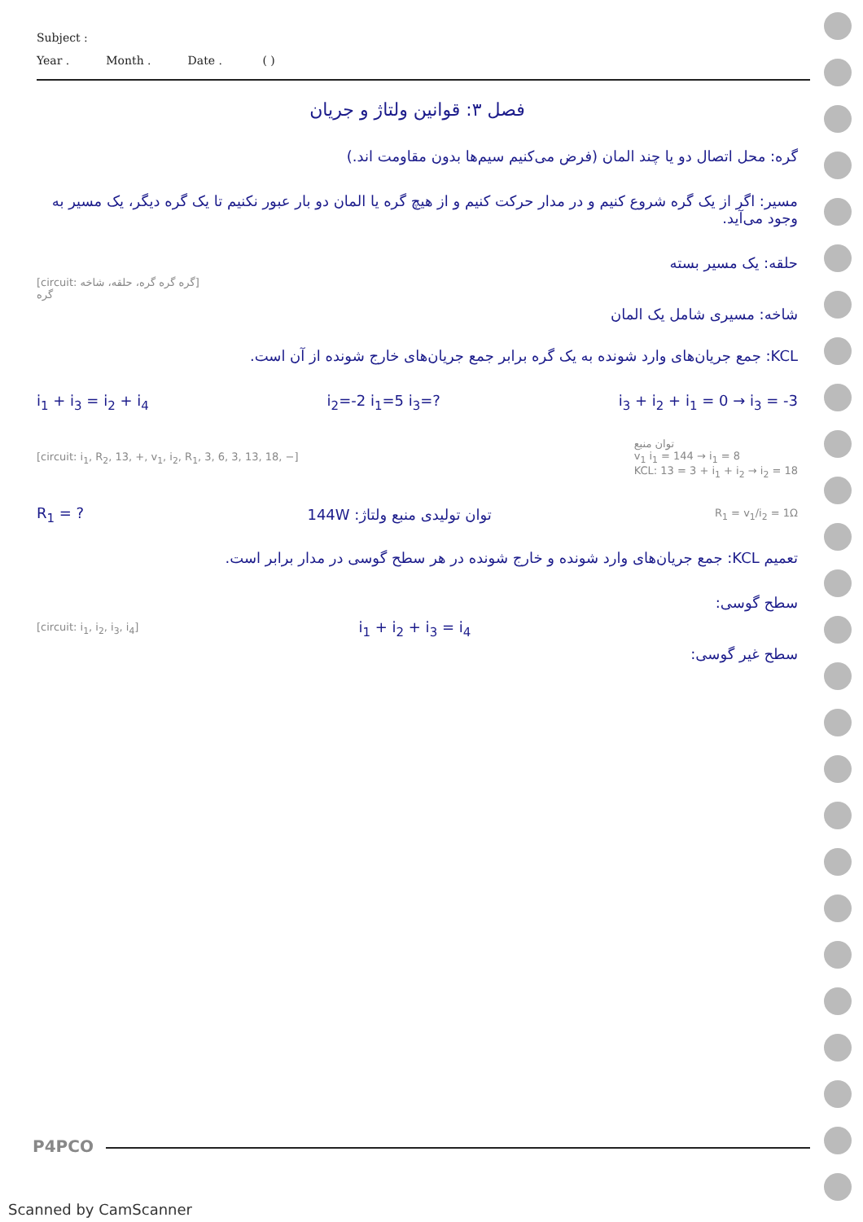Subject :
Year . Month . Date . ( )
فصل ۳: قوانین ولتاژ و جریان
گره: محل اتصال دو یا چند المان (فرض می‌کنیم سیم‌ها بدون مقاومت اند.)
مسیر: اگر از یک گره شروع کنیم و در مدار حرکت کنیم و از هیچ گره یا المان دو بار عبور نکنیم تا یک گره دیگر، یک مسیر به وجود می‌آید.
[circuit: گره گره گره، حلقه، شاخه]
گره
حلقه: یک مسیر بسته
شاخه: مسیری شامل یک المان
KCL: جمع جریان‌های وارد شونده به یک گره برابر جمع جریان‌های خارج شونده از آن است.
i<sub>1</sub> + i<sub>3</sub> = i<sub>2</sub> + i<sub>4</sub> i<sub>2</sub>=-2 i<sub>1</sub>=5 i<sub>3</sub>=? i<sub>3</sub> + i<sub>2</sub> + i<sub>1</sub> = 0 → i<sub>3</sub> = -3
[circuit: i<sub>1</sub>, R<sub>2</sub>, 13, +, v<sub>1</sub>, i<sub>2</sub>, R<sub>1</sub>, 3, 6, 3, 13, 18, −]
توان منبع
v<sub>1</sub> i<sub>1</sub> = 144 → i<sub>1</sub> = 8
KCL: 13 = 3 + i<sub>1</sub> + i<sub>2</sub> → i<sub>2</sub> = 18
R<sub>1</sub> = ? توان تولیدی منبع ولتاژ: 144W R<sub>1</sub> = v<sub>1</sub>/i<sub>2</sub> = 1Ω
تعمیم KCL: جمع جریان‌های وارد شونده و خارج شونده در هر سطح گوسی در مدار برابر است.
[circuit: i<sub>1</sub>, i<sub>2</sub>, i<sub>3</sub>, i<sub>4</sub>]
i<sub>1</sub> + i<sub>2</sub> + i<sub>3</sub> = i<sub>4</sub>
سطح گوسی:
سطح غیر گوسی:
P4PCO
Scanned by CamScanner